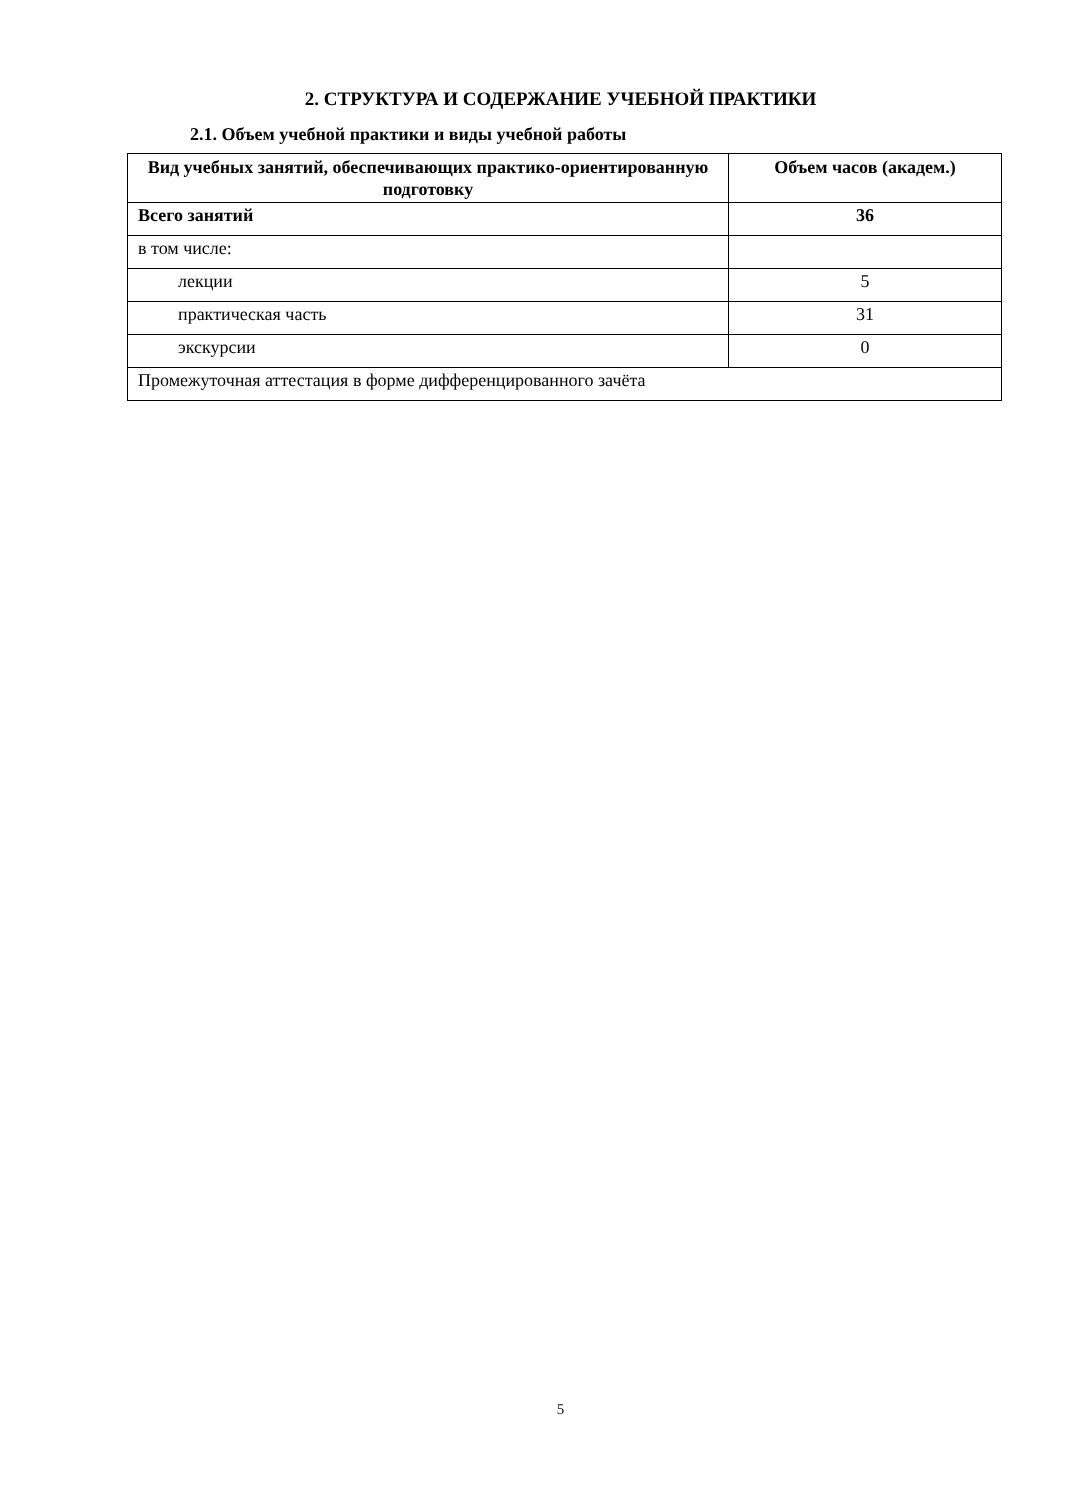2. СТРУКТУРА И СОДЕРЖАНИЕ УЧЕБНОЙ ПРАКТИКИ
2.1. Объем учебной практики и виды учебной работы
| Вид учебных занятий, обеспечивающих практико-ориентированную подготовку | Объем часов (академ.) |
| --- | --- |
| Всего занятий | 36 |
| в том числе: | |
| лекции | 5 |
| практическая часть | 31 |
| экскурсии | 0 |
| Промежуточная аттестация в форме дифференцированного зачёта | |
5